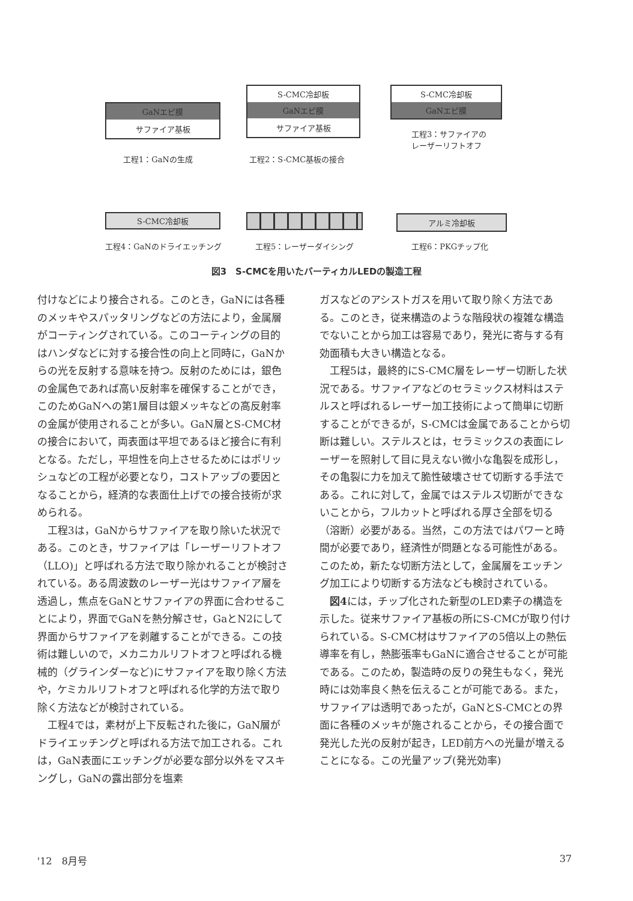GaNエピ膜
サファイア基板
工程1：GaNの生成
S-CMC冷却板
GaNエピ膜
サファイア基板
工程2：S-CMC基板の接合
S-CMC冷却板
GaNエピ膜
工程3：サファイアの
レーザーリフトオフ
S-CMC冷却板
工程4：GaNのドライエッチング 工程5：レーザーダイシング
アルミ冷却板
工程6：PKGチップ化
図3　S-CMCを用いたバーティカルLEDの製造工程
付けなどにより接合される。このとき，GaNには各種のメッキやスパッタリングなどの方法により，金属層がコーティングされている。このコーティングの目的はハンダなどに対する接合性の向上と同時に，GaNからの光を反射する意味を持つ。反射のためには，銀色の金属色であれば高い反射率を確保することができ，このためGaNへの第1層目は銀メッキなどの高反射率の金属が使用されることが多い。GaN層とS-CMC材の接合において，両表面は平坦であるほど接合に有利となる。ただし，平坦性を向上させるためにはポリッシュなどの工程が必要となり，コストアップの要因となることから，経済的な表面仕上げでの接合技術が求められる。
工程3は，GaNからサファイアを取り除いた状況である。このとき，サファイアは「レーザーリフトオフ（LLO)」と呼ばれる方法で取り除かれることが検討されている。ある周波数のレーザー光はサファイア層を透過し，焦点をGaNとサファイアの界面に合わせることにより，界面でGaNを熱分解させ，GaとN2にして界面からサファイアを剥離することができる。この技術は難しいので，メカニカルリフトオフと呼ばれる機械的（グラインダーなど)にサファイアを取り除く方法や，ケミカルリフトオフと呼ばれる化学的方法で取り除く方法などが検討されている。
工程4では，素材が上下反転された後に，GaN層がドライエッチングと呼ばれる方法で加工される。これは，GaN表面にエッチングが必要な部分以外をマスキングし，GaNの露出部分を塩素
ガスなどのアシストガスを用いて取り除く方法である。このとき，従来構造のような階段状の複雑な構造でないことから加工は容易であり，発光に寄与する有効面積も大きい構造となる。
工程5は，最終的にS-CMC層をレーザー切断した状況である。サファイアなどのセラミックス材料はステルスと呼ばれるレーザー加工技術によって簡単に切断することができるが，S-CMCは金属であることから切断は難しい。ステルスとは，セラミックスの表面にレーザーを照射して目に見えない微小な亀裂を成形し，その亀裂に力を加えて脆性破壊させて切断する手法である。これに対して，金属ではステルス切断ができないことから，フルカットと呼ばれる厚さ全部を切る（溶断）必要がある。当然，この方法ではパワーと時間が必要であり，経済性が問題となる可能性がある。このため，新たな切断方法として，金属層をエッチング加工により切断する方法なども検討されている。
図4には，チップ化された新型のLED素子の構造を示した。従来サファイア基板の所にS-CMCが取り付けられている。S-CMC材はサファイアの5倍以上の熱伝導率を有し，熱膨張率もGaNに適合させることが可能である。このため，製造時の反りの発生もなく，発光時には効率良く熱を伝えることが可能である。また，サファイアは透明であったが，GaNとS-CMCとの界面に各種のメッキが施されることから，その接合面で発光した光の反射が起き，LED前方への光量が増えることになる。この光量アップ(発光効率)
'12　8月号 37